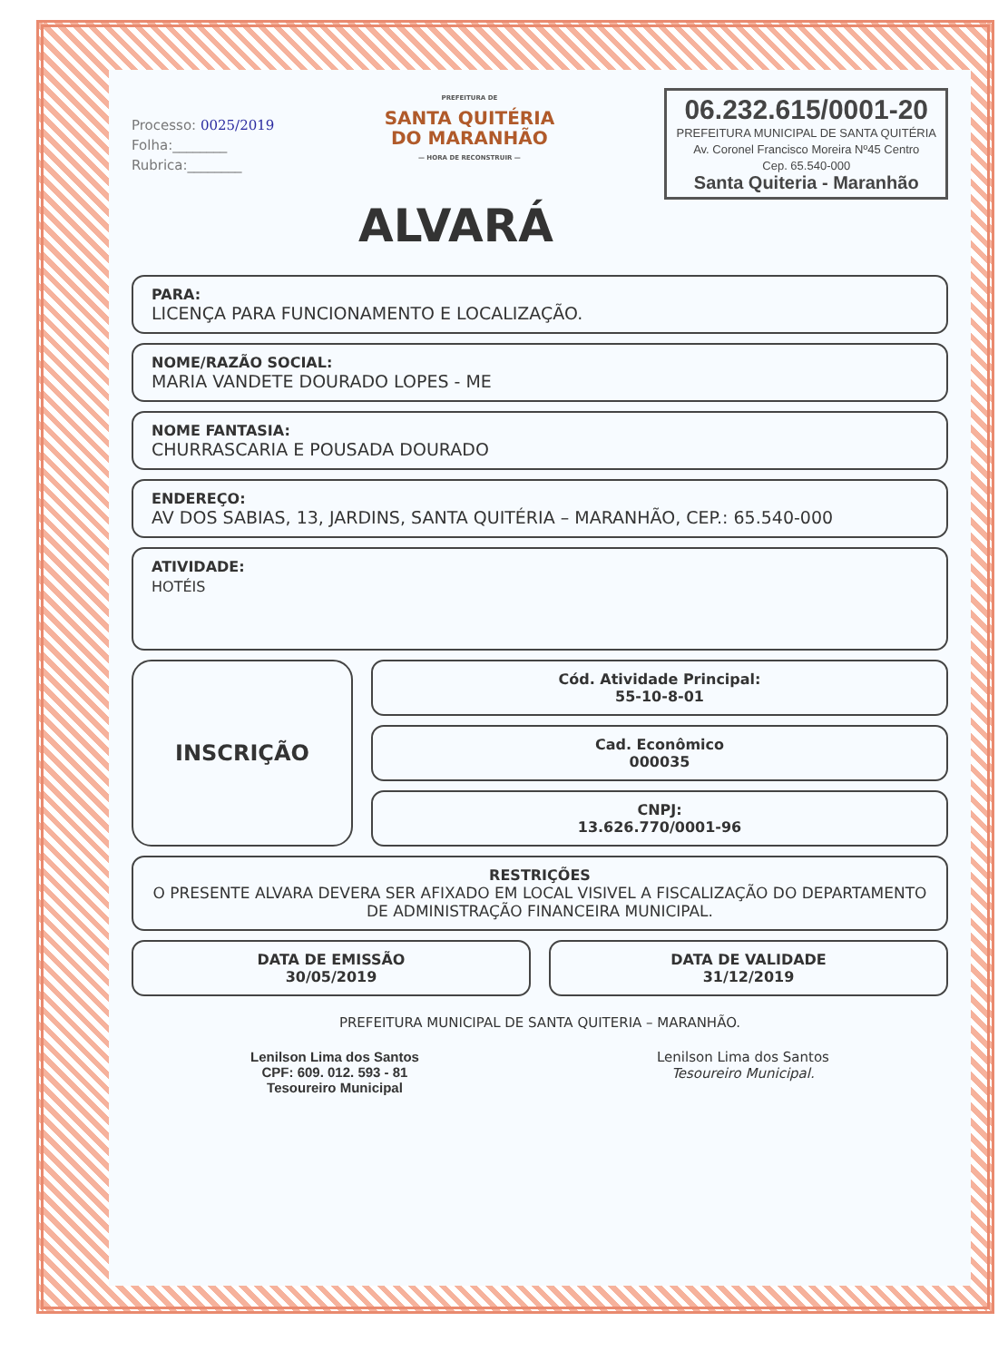Processo: 0025/2019
Folha:________
Rubrica:________
PREFEITURA DE
SANTA QUITÉRIA
DO MARANHÃO
— HORA DE RECONSTRUIR —
06.232.615/0001-20
PREFEITURA MUNICIPAL DE SANTA QUITÉRIA
Av. Coronel Francisco Moreira Nº45 Centro
Cep. 65.540-000
Santa Quiteria - Maranhão
ALVARÁ
PARA:
LICENÇA PARA FUNCIONAMENTO E LOCALIZAÇÃO.
NOME/RAZÃO SOCIAL:
MARIA VANDETE DOURADO LOPES - ME
NOME FANTASIA:
CHURRASCARIA E POUSADA DOURADO
ENDEREÇO:
AV DOS SABIAS, 13, JARDINS, SANTA QUITÉRIA – MARANHÃO, CEP.: 65.540-000
ATIVIDADE:
HOTÉIS
INSCRIÇÃO
Cód. Atividade Principal:
55-10-8-01
Cad. Econômico
000035
CNPJ:
13.626.770/0001-96
RESTRIÇÕES
O PRESENTE ALVARA DEVERA SER AFIXADO EM LOCAL VISIVEL A FISCALIZAÇÃO DO DEPARTAMENTO DE ADMINISTRAÇÃO FINANCEIRA MUNICIPAL.
DATA DE EMISSÃO
30/05/2019
DATA DE VALIDADE
31/12/2019
PREFEITURA MUNICIPAL DE SANTA QUITERIA – MARANHÃO.
Lenilson Lima dos Santos
CPF: 609. 012. 593 - 81
Tesoureiro Municipal
Lenilson Lima dos Santos
Tesoureiro Municipal.